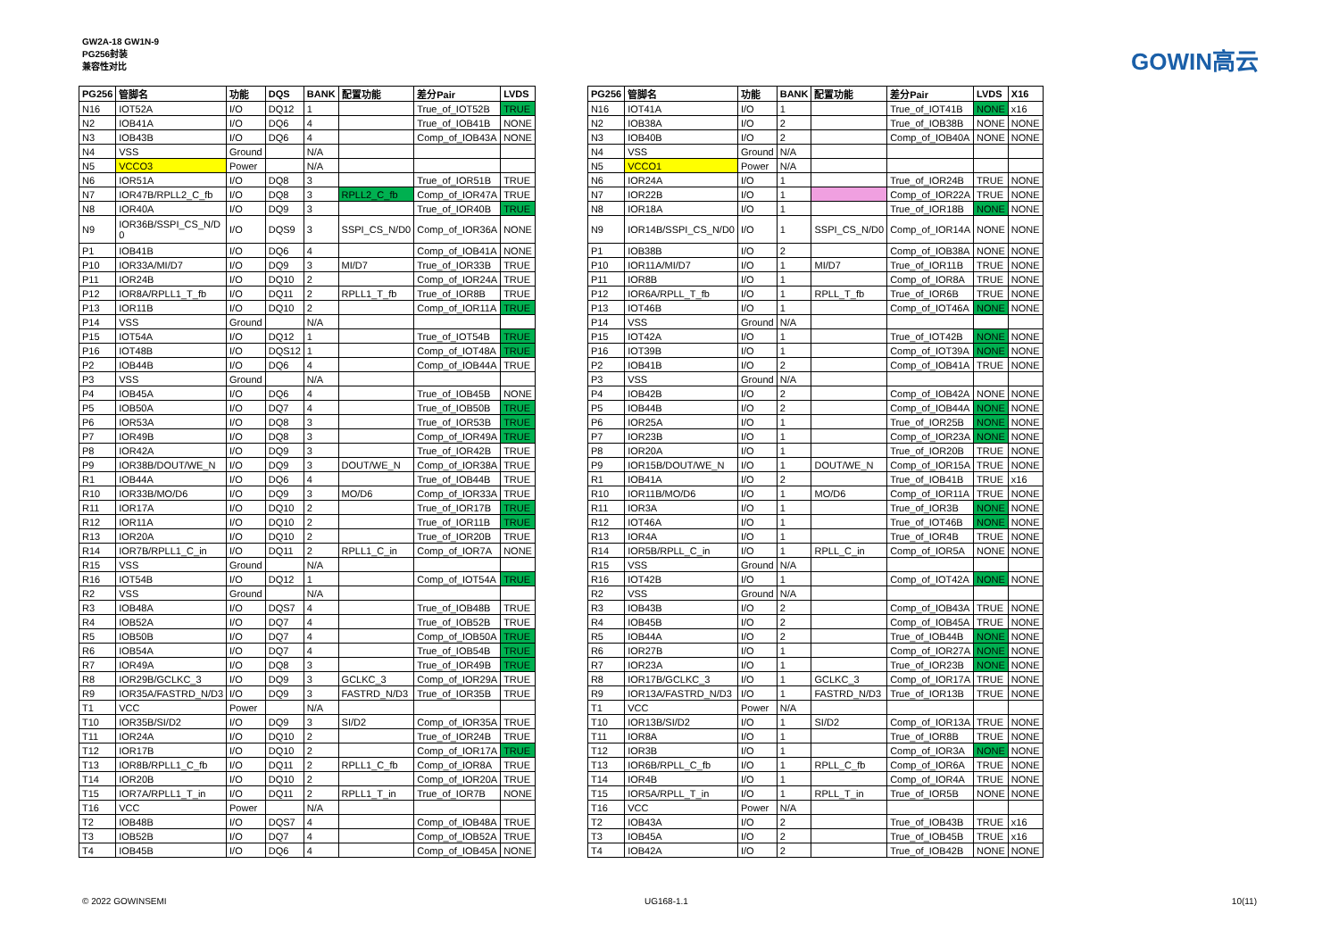GW2A-18 GW1N-9
PG256封装
兼容性对比
GOWIN高云
| PG256 | 管脚名 | 功能 | DQS | BANK | 配置功能 | 差分Pair | LVDS |
| --- | --- | --- | --- | --- | --- | --- | --- |
| N16 | IOT52A | I/O | DQ12 | 1 | | True_of_IOT52B | TRUE |
| N2 | IOB41A | I/O | DQ6 | 4 | | True_of_IOB41B | NONE |
| N3 | IOB43B | I/O | DQ6 | 4 | | Comp_of_IOB43A | NONE |
| N4 | VSS | Ground | | N/A | | | |
| N5 | VCCO3 | Power | | N/A | | | |
| N6 | IOR51A | I/O | DQ8 | 3 | | True_of_IOR51B | TRUE |
| N7 | IOR47B/RPLL2_C_fb | I/O | DQ8 | 3 | RPLL2_C_fb | Comp_of_IOR47A | TRUE |
| N8 | IOR40A | I/O | DQ9 | 3 | | True_of_IOR40B | TRUE |
| N9 | IOR36B/SSPI_CS_N/D 0 | I/O | DQS9 | 3 | SSPI_CS_N/D0 | Comp_of_IOR36A | NONE |
| P1 | IOB41B | I/O | DQ6 | 4 | | Comp_of_IOB41A | NONE |
| P10 | IOR33A/MI/D7 | I/O | DQ9 | 3 | MI/D7 | True_of_IOR33B | TRUE |
| P11 | IOR24B | I/O | DQ10 | 2 | | Comp_of_IOR24A | TRUE |
| P12 | IOR8A/RPLL1_T_fb | I/O | DQ11 | 2 | RPLL1_T_fb | True_of_IOR8B | TRUE |
| P13 | IOR11B | I/O | DQ10 | 2 | | Comp_of_IOR11A | TRUE |
| P14 | VSS | Ground | | N/A | | | |
| P15 | IOT54A | I/O | DQ12 | 1 | | True_of_IOT54B | TRUE |
| P16 | IOT48B | I/O | DQS12 | 1 | | Comp_of_IOT48A | TRUE |
| P2 | IOB44B | I/O | DQ6 | 4 | | Comp_of_IOB44A | TRUE |
| P3 | VSS | Ground | | N/A | | | |
| P4 | IOB45A | I/O | DQ6 | 4 | | True_of_IOB45B | NONE |
| P5 | IOB50A | I/O | DQ7 | 4 | | True_of_IOB50B | TRUE |
| P6 | IOR53A | I/O | DQ8 | 3 | | True_of_IOR53B | TRUE |
| P7 | IOR49B | I/O | DQ8 | 3 | | Comp_of_IOR49A | TRUE |
| P8 | IOR42A | I/O | DQ9 | 3 | | True_of_IOR42B | TRUE |
| P9 | IOR38B/DOUT/WE_N | I/O | DQ9 | 3 | DOUT/WE_N | Comp_of_IOR38A | TRUE |
| R1 | IOB44A | I/O | DQ6 | 4 | | True_of_IOB44B | TRUE |
| R10 | IOR33B/MO/D6 | I/O | DQ9 | 3 | MO/D6 | Comp_of_IOR33A | TRUE |
| R11 | IOR17A | I/O | DQ10 | 2 | | True_of_IOR17B | TRUE |
| R12 | IOR11A | I/O | DQ10 | 2 | | True_of_IOR11B | TRUE |
| R13 | IOR20A | I/O | DQ10 | 2 | | True_of_IOR20B | TRUE |
| R14 | IOR7B/RPLL1_C_in | I/O | DQ11 | 2 | RPLL1_C_in | Comp_of_IOR7A | NONE |
| R15 | VSS | Ground | | N/A | | | |
| R16 | IOT54B | I/O | DQ12 | 1 | | Comp_of_IOT54A | TRUE |
| R2 | VSS | Ground | | N/A | | | |
| R3 | IOB48A | I/O | DQS7 | 4 | | True_of_IOB48B | TRUE |
| R4 | IOB52A | I/O | DQ7 | 4 | | True_of_IOB52B | TRUE |
| R5 | IOB50B | I/O | DQ7 | 4 | | Comp_of_IOB50A | TRUE |
| R6 | IOB54A | I/O | DQ7 | 4 | | True_of_IOB54B | TRUE |
| R7 | IOR49A | I/O | DQ8 | 3 | | True_of_IOR49B | TRUE |
| R8 | IOR29B/GCLKC_3 | I/O | DQ9 | 3 | GCLKC_3 | Comp_of_IOR29A | TRUE |
| R9 | IOR35A/FASTRD_N/D3 | I/O | DQ9 | 3 | FASTRD_N/D3 | True_of_IOR35B | TRUE |
| T1 | VCC | Power | | N/A | | | |
| T10 | IOR35B/SI/D2 | I/O | DQ9 | 3 | SI/D2 | Comp_of_IOR35A | TRUE |
| T11 | IOR24A | I/O | DQ10 | 2 | | True_of_IOR24B | TRUE |
| T12 | IOR17B | I/O | DQ10 | 2 | | Comp_of_IOR17A | TRUE |
| T13 | IOR8B/RPLL1_C_fb | I/O | DQ11 | 2 | RPLL1_C_fb | Comp_of_IOR8A | TRUE |
| T14 | IOR20B | I/O | DQ10 | 2 | | Comp_of_IOR20A | TRUE |
| T15 | IOR7A/RPLL1_T_in | I/O | DQ11 | 2 | RPLL1_T_in | True_of_IOR7B | NONE |
| T16 | VCC | Power | | N/A | | | |
| T2 | IOB48B | I/O | DQS7 | 4 | | Comp_of_IOB48A | TRUE |
| T3 | IOB52B | I/O | DQ7 | 4 | | Comp_of_IOB52A | TRUE |
| T4 | IOB45B | I/O | DQ6 | 4 | | Comp_of_IOB45A | NONE |
| PG256 | 管脚名 | 功能 | BANK | 配置功能 | 差分Pair | LVDS | X16 |
| --- | --- | --- | --- | --- | --- | --- | --- |
| N16 | IOT41A | I/O | 1 | | True_of_IOT41B | NONE | x16 |
| N2 | IOB38A | I/O | 2 | | True_of_IOB38B | NONE | NONE |
| N3 | IOB40B | I/O | 2 | | Comp_of_IOB40A | NONE | NONE |
| N4 | VSS | Ground | N/A | | | | |
| N5 | VCCO1 | Power | N/A | | | | |
| N6 | IOR24A | I/O | 1 | | True_of_IOR24B | TRUE | NONE |
| N7 | IOR22B | I/O | 1 | | Comp_of_IOR22A | TRUE | NONE |
| N8 | IOR18A | I/O | 1 | | True_of_IOR18B | NONE | NONE |
| N9 | IOR14B/SSPI_CS_N/D0 | I/O | 1 | SSPI_CS_N/D0 | Comp_of_IOR14A | NONE | NONE |
| P1 | IOB38B | I/O | 2 | | Comp_of_IOB38A | NONE | NONE |
| P10 | IOR11A/MI/D7 | I/O | 1 | MI/D7 | True_of_IOR11B | TRUE | NONE |
| P11 | IOR8B | I/O | 1 | | Comp_of_IOR8A | TRUE | NONE |
| P12 | IOR6A/RPLL_T_fb | I/O | 1 | RPLL_T_fb | True_of_IOR6B | TRUE | NONE |
| P13 | IOT46B | I/O | 1 | | Comp_of_IOT46A | NONE | NONE |
| P14 | VSS | Ground | N/A | | | | |
| P15 | IOT42A | I/O | 1 | | True_of_IOT42B | NONE | NONE |
| P16 | IOT39B | I/O | 1 | | Comp_of_IOT39A | NONE | NONE |
| P2 | IOB41B | I/O | 2 | | Comp_of_IOB41A | TRUE | NONE |
| P3 | VSS | Ground | N/A | | | | |
| P4 | IOB42B | I/O | 2 | | Comp_of_IOB42A | NONE | NONE |
| P5 | IOB44B | I/O | 2 | | Comp_of_IOB44A | NONE | NONE |
| P6 | IOR25A | I/O | 1 | | True_of_IOR25B | NONE | NONE |
| P7 | IOR23B | I/O | 1 | | Comp_of_IOR23A | NONE | NONE |
| P8 | IOR20A | I/O | 1 | | True_of_IOR20B | TRUE | NONE |
| P9 | IOR15B/DOUT/WE_N | I/O | 1 | DOUT/WE_N | Comp_of_IOR15A | TRUE | NONE |
| R1 | IOB41A | I/O | 2 | | True_of_IOB41B | TRUE | x16 |
| R10 | IOR11B/MO/D6 | I/O | 1 | MO/D6 | Comp_of_IOR11A | TRUE | NONE |
| R11 | IOR3A | I/O | 1 | | True_of_IOR3B | NONE | NONE |
| R12 | IOT46A | I/O | 1 | | True_of_IOT46B | NONE | NONE |
| R13 | IOR4A | I/O | 1 | | True_of_IOR4B | TRUE | NONE |
| R14 | IOR5B/RPLL_C_in | I/O | 1 | RPLL_C_in | Comp_of_IOR5A | NONE | NONE |
| R15 | VSS | Ground | N/A | | | | |
| R16 | IOT42B | I/O | 1 | | Comp_of_IOT42A | NONE | NONE |
| R2 | VSS | Ground | N/A | | | | |
| R3 | IOB43B | I/O | 2 | | Comp_of_IOB43A | TRUE | NONE |
| R4 | IOB45B | I/O | 2 | | Comp_of_IOB45A | TRUE | NONE |
| R5 | IOB44A | I/O | 2 | | True_of_IOB44B | NONE | NONE |
| R6 | IOR27B | I/O | 1 | | Comp_of_IOR27A | NONE | NONE |
| R7 | IOR23A | I/O | 1 | | True_of_IOR23B | NONE | NONE |
| R8 | IOR17B/GCLKC_3 | I/O | 1 | GCLKC_3 | Comp_of_IOR17A | TRUE | NONE |
| R9 | IOR13A/FASTRD_N/D3 | I/O | 1 | FASTRD_N/D3 | True_of_IOR13B | TRUE | NONE |
| T1 | VCC | Power | N/A | | | | |
| T10 | IOR13B/SI/D2 | I/O | 1 | SI/D2 | Comp_of_IOR13A | TRUE | NONE |
| T11 | IOR8A | I/O | 1 | | True_of_IOR8B | TRUE | NONE |
| T12 | IOR3B | I/O | 1 | | Comp_of_IOR3A | NONE | NONE |
| T13 | IOR6B/RPLL_C_fb | I/O | 1 | RPLL_C_fb | Comp_of_IOR6A | TRUE | NONE |
| T14 | IOR4B | I/O | 1 | | Comp_of_IOR4A | TRUE | NONE |
| T15 | IOR5A/RPLL_T_in | I/O | 1 | RPLL_T_in | True_of_IOR5B | NONE | NONE |
| T16 | VCC | Power | N/A | | | | |
| T2 | IOB43A | I/O | 2 | | True_of_IOB43B | TRUE | x16 |
| T3 | IOB45A | I/O | 2 | | True_of_IOB45B | TRUE | x16 |
| T4 | IOB42A | I/O | 2 | | True_of_IOB42B | NONE | NONE |
© 2022 GOWINSEMI UG168-1.1 10(11)